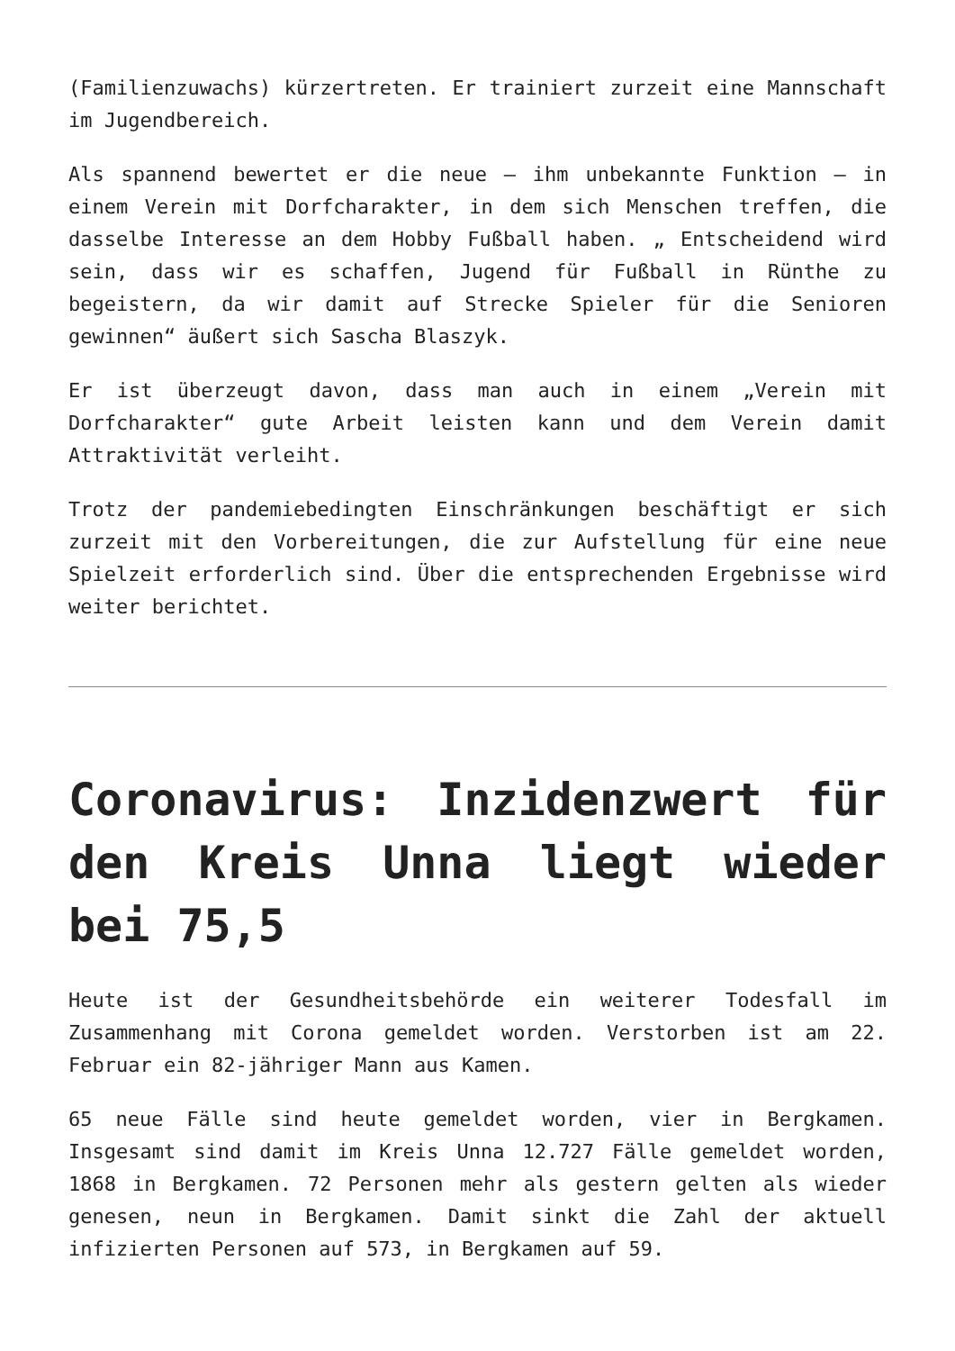(Familienzuwachs) kürzertreten. Er trainiert zurzeit eine Mannschaft im Jugendbereich.
Als spannend bewertet er die neue – ihm unbekannte Funktion – in einem Verein mit Dorfcharakter, in dem sich Menschen treffen, die dasselbe Interesse an dem Hobby Fußball haben. „ Entscheidend wird sein, dass wir es schaffen, Jugend für Fußball in Rünthe zu begeistern, da wir damit auf Strecke Spieler für die Senioren gewinnen“ äußert sich Sascha Blaszyk.
Er ist überzeugt davon, dass man auch in einem „Verein mit Dorfcharakter“ gute Arbeit leisten kann und dem Verein damit Attraktivität verleiht.
Trotz der pandemiebedingten Einschränkungen beschäftigt er sich zurzeit mit den Vorbereitungen, die zur Aufstellung für eine neue Spielzeit erforderlich sind. Über die entsprechenden Ergebnisse wird weiter berichtet.
Coronavirus: Inzidenzwert für den Kreis Unna liegt wieder bei 75,5
Heute ist der Gesundheitsbehörde ein weiterer Todesfall im Zusammenhang mit Corona gemeldet worden. Verstorben ist am 22. Februar ein 82-jähriger Mann aus Kamen.
65 neue Fälle sind heute gemeldet worden, vier in Bergkamen. Insgesamt sind damit im Kreis Unna 12.727 Fälle gemeldet worden, 1868 in Bergkamen. 72 Personen mehr als gestern gelten als wieder genesen, neun in Bergkamen. Damit sinkt die Zahl der aktuell infizierten Personen auf 573, in Bergkamen auf 59.